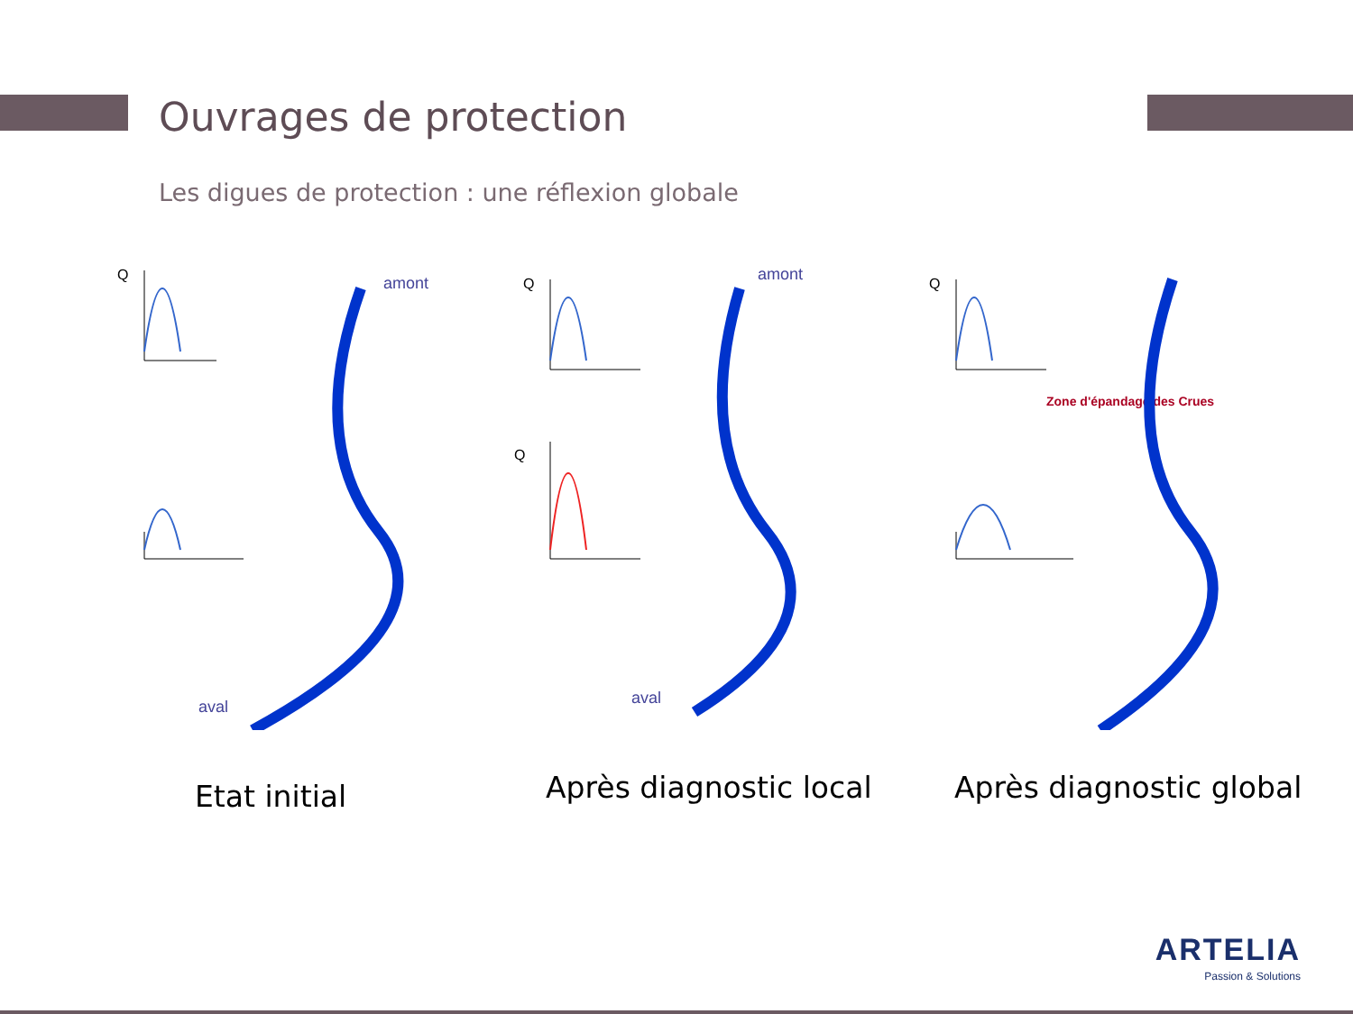Ouvrages de protection
Les digues de protection : une réflexion globale
Q
amont
aval
Q
Q
amont
aval
Q
Zone d'épandage des Crues
Etat initial Après diagnostic local Après diagnostic global
ARTELIA
Passion & Solutions